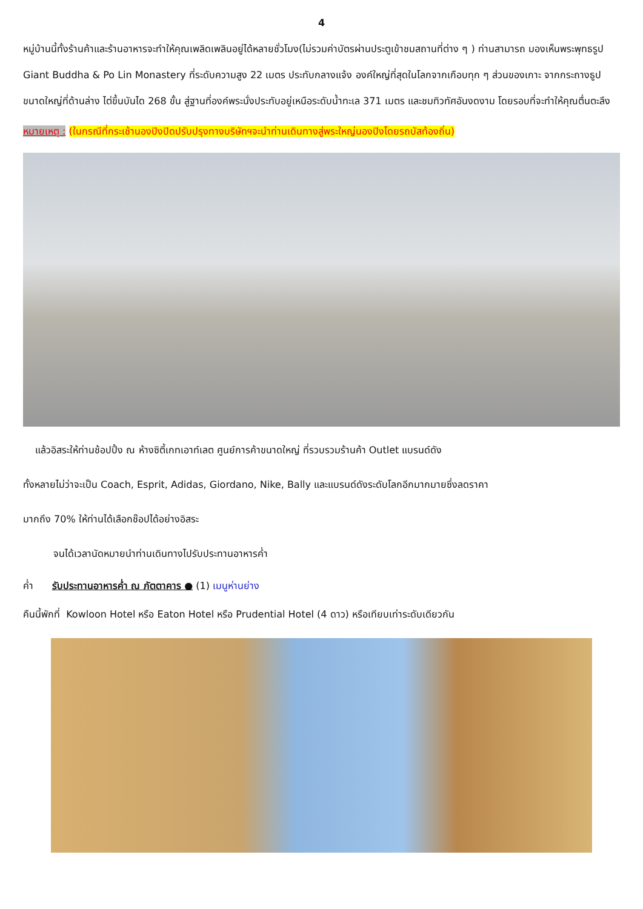4
หมู่บ้านนี้ทั้งร้านค้าและร้านอาหารจะทำให้คุณเพลิดเพลินอยู่ได้หลายชั่วโมง(ไม่รวมค่าบัตรผ่านประตูเข้าชมสถานที่ต่าง ๆ ) ท่านสามารถ มองเห็นพระพุทธรูป Giant Buddha & Po Lin Monastery ที่ระดับความสูง 22 เมตร ประทับกลางแจ้ง องค์ใหญ่ที่สุดในโลกจากเกือบทุก ๆ ส่วนของเกาะ จากกระถางธูปขนาดใหญ่ที่ด้านล่าง ไต่ขึ้นบันได 268 ขั้น สู่ฐานที่องค์พระนั่งประทับอยู่เหนือระดับน้ำทะเล 371 เมตร และชมทิวทัศอันงดงาม โดยรอบที่จะทำให้คุณตื่นตะลึง
หมายเหตุ : (ในกรณีที่กระเช้านองปิงปิดปรับปรุงทางบริษัทฯจะนำท่านเดินทางสู่พระใหญ่นองปิงโดยรถบัสท้องถิ่น)
แล้วอิสระให้ท่านช้อปปิ้ง ณ ห้างซิตี้เกทเอาท์เลต ศูนย์การค้าขนาดใหญ่ ที่รวบรวมร้านค้า Outlet แบรนด์ดัง
ทั้งหลายไม่ว่าจะเป็น Coach, Esprit, Adidas, Giordano, Nike, Bally และแบรนด์ดังระดับโลกอีกมากมายซึ่งลดราคา
มากถึง 70% ให้ท่านได้เลือกช๊อปได้อย่างอิสระ
จนได้เวลานัดหมายนำท่านเดินทางไปรับประทานอาหารค่ำ
ค่ำ รับประทานอาหารค่ำ ณ ภัตตาคาร ● (1) เมนูห่านย่าง
คืนนี้พักที่ Kowloon Hotel หรือ Eaton Hotel หรือ Prudential Hotel (4 ดาว) หรือเทียบเท่าระดับเดียวกัน